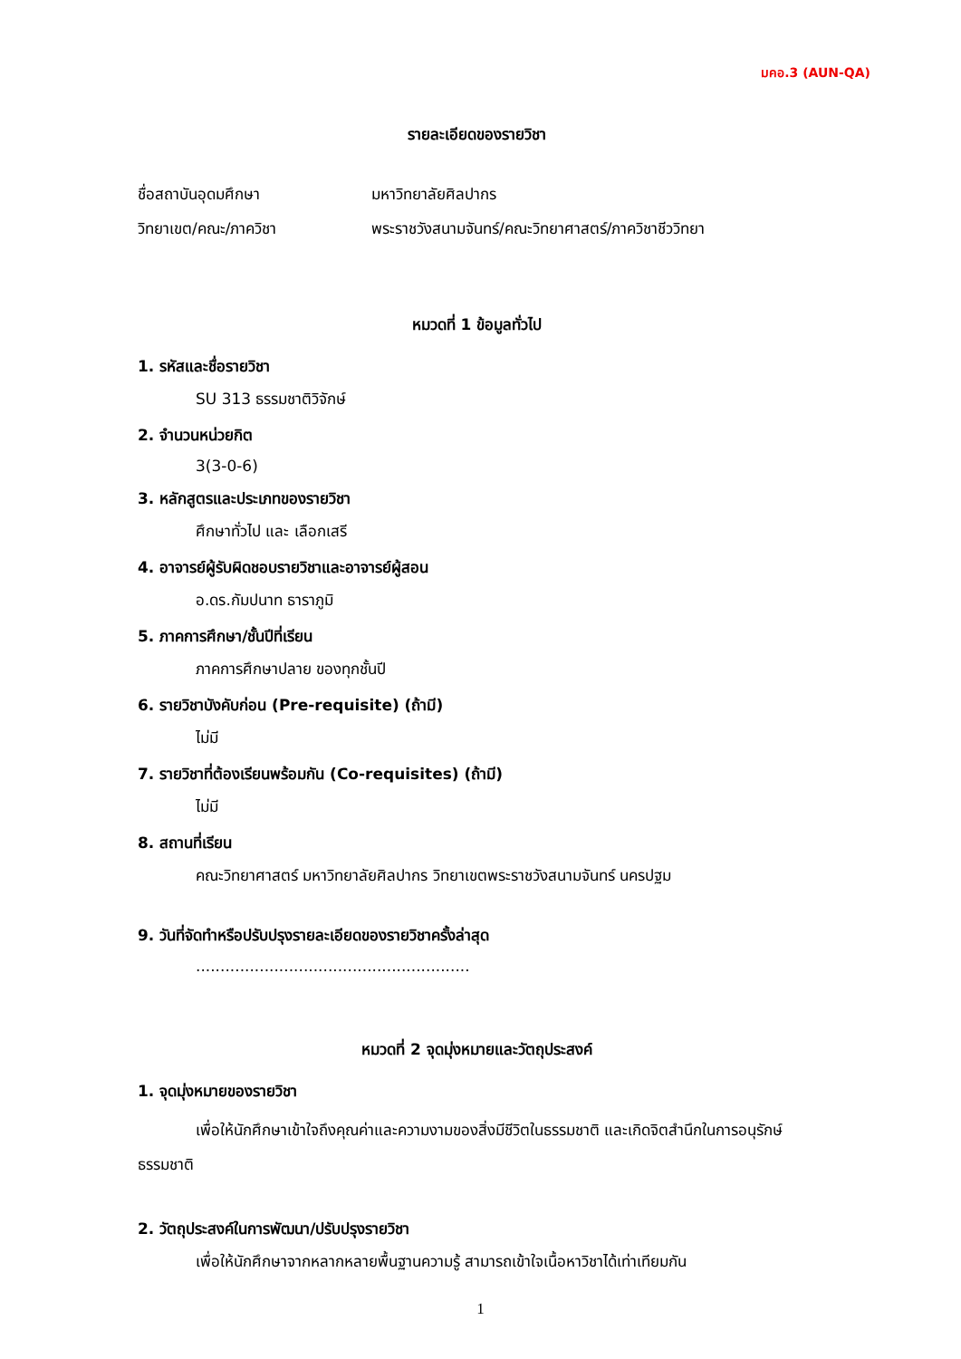มคอ.3 (AUN-QA)
รายละเอียดของรายวิชา
ชื่อสถาบันอุดมศึกษา มหาวิทยาลัยศิลปากร
วิทยาเขต/คณะ/ภาควิชา พระราชวังสนามจันทร์/คณะวิทยาศาสตร์/ภาควิชาชีววิทยา
หมวดที่ 1 ข้อมูลทั่วไป
1. รหัสและชื่อรายวิชา
SU 313 ธรรมชาติวิจักษ์
2. จำนวนหน่วยกิต
3(3-0-6)
3. หลักสูตรและประเภทของรายวิชา
ศึกษาทั่วไป และ เลือกเสรี
4. อาจารย์ผู้รับผิดชอบรายวิชาและอาจารย์ผู้สอน
อ.ดร.กัมปนาท ธาราภูมิ
5. ภาคการศึกษา/ชั้นปีที่เรียน
ภาคการศึกษาปลาย ของทุกชั้นปี
6. รายวิชาบังคับก่อน (Pre-requisite) (ถ้ามี)
ไม่มี
7. รายวิชาที่ต้องเรียนพร้อมกัน (Co-requisites) (ถ้ามี)
ไม่มี
8. สถานที่เรียน
คณะวิทยาศาสตร์ มหาวิทยาลัยศิลปากร วิทยาเขตพระราชวังสนามจันทร์ นครปฐม
9. วันที่จัดทำหรือปรับปรุงรายละเอียดของรายวิชาครั้งล่าสุด
........................................................
หมวดที่ 2 จุดมุ่งหมายและวัตถุประสงค์
1. จุดมุ่งหมายของรายวิชา
เพื่อให้นักศึกษาเข้าใจถึงคุณค่าและความงามของสิ่งมีชีวิตในธรรมชาติ และเกิดจิตสำนึกในการอนุรักษ์ธรรมชาติ
2. วัตถุประสงค์ในการพัฒนา/ปรับปรุงรายวิชา
เพื่อให้นักศึกษาจากหลากหลายพื้นฐานความรู้ สามารถเข้าใจเนื้อหาวิชาได้เท่าเทียมกัน
1